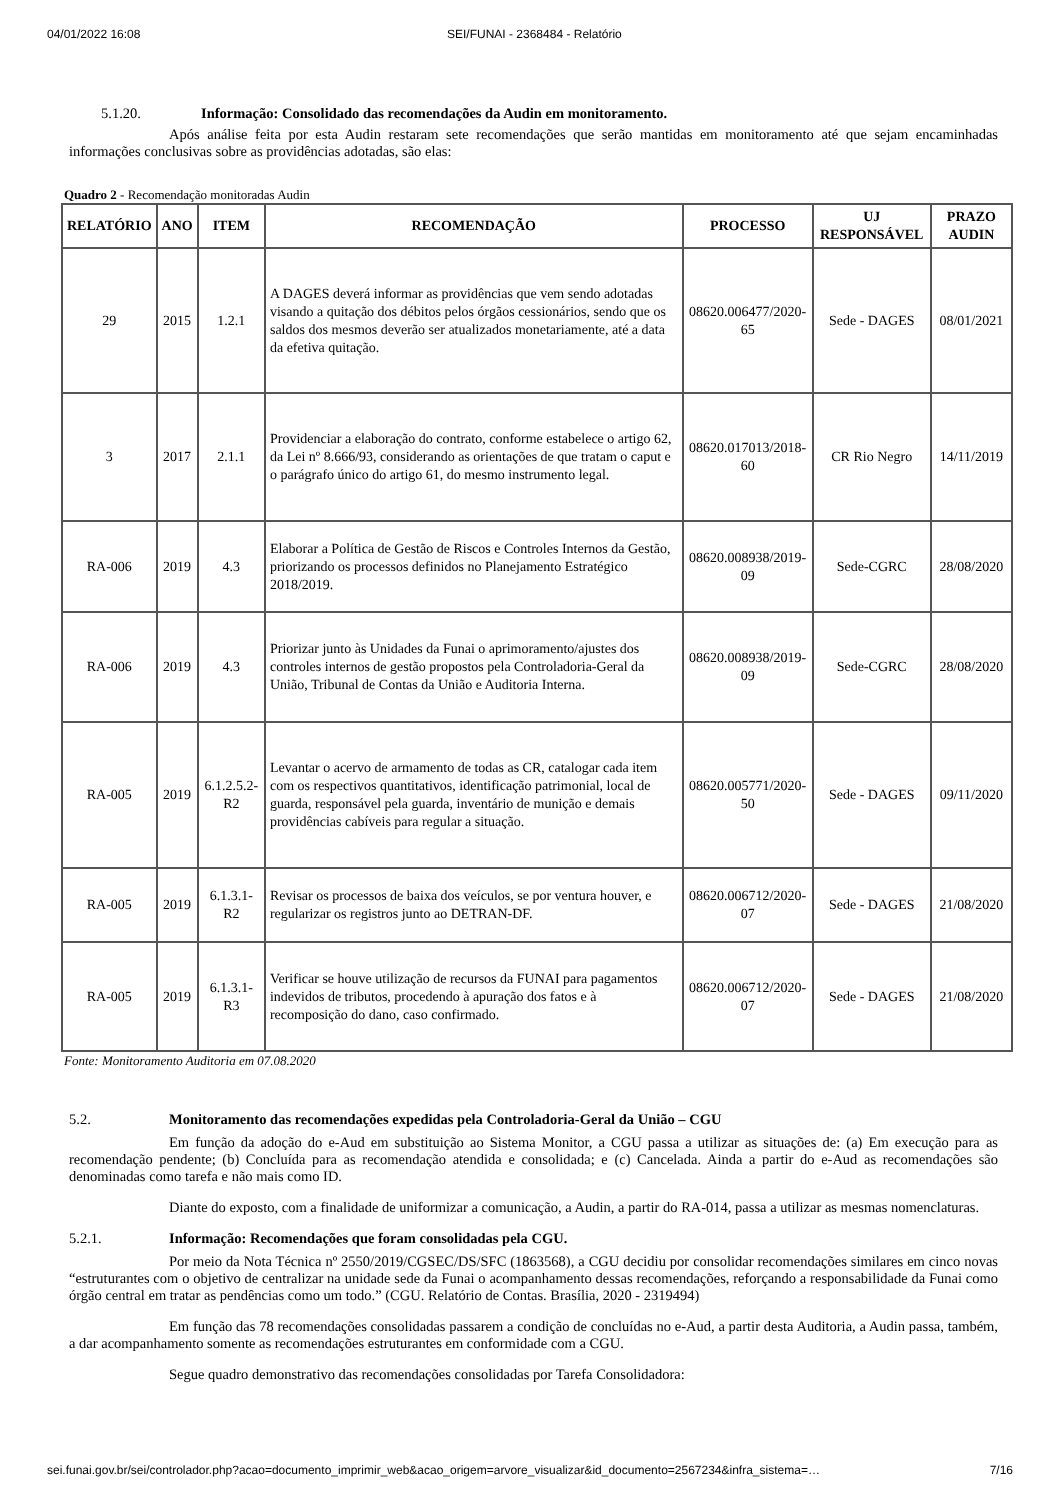04/01/2022 16:08 SEI/FUNAI - 2368484 - Relatório
5.1.20. Informação: Consolidado das recomendações da Audin em monitoramento.
Após análise feita por esta Audin restaram sete recomendações que serão mantidas em monitoramento até que sejam encaminhadas informações conclusivas sobre as providências adotadas, são elas:
Quadro 2 - Recomendação monitoradas Audin
| RELATÓRIO | ANO | ITEM | RECOMENDAÇÃO | PROCESSO | UJ RESPONSÁVEL | PRAZO AUDIN |
| --- | --- | --- | --- | --- | --- | --- |
| 29 | 2015 | 1.2.1 | A DAGES deverá informar as providências que vem sendo adotadas visando a quitação dos débitos pelos órgãos cessionários, sendo que os saldos dos mesmos deverão ser atualizados monetariamente, até a data da efetiva quitação. | 08620.006477/2020-65 | Sede - DAGES | 08/01/2021 |
| 3 | 2017 | 2.1.1 | Providenciar a elaboração do contrato, conforme estabelece o artigo 62, da Lei nº 8.666/93, considerando as orientações de que tratam o caput e o parágrafo único do artigo 61, do mesmo instrumento legal. | 08620.017013/2018-60 | CR Rio Negro | 14/11/2019 |
| RA-006 | 2019 | 4.3 | Elaborar a Política de Gestão de Riscos e Controles Internos da Gestão, priorizando os processos definidos no Planejamento Estratégico 2018/2019. | 08620.008938/2019-09 | Sede-CGRC | 28/08/2020 |
| RA-006 | 2019 | 4.3 | Priorizar junto às Unidades da Funai o aprimoramento/ajustes dos controles internos de gestão propostos pela Controladoria-Geral da União, Tribunal de Contas da União e Auditoria Interna. | 08620.008938/2019-09 | Sede-CGRC | 28/08/2020 |
| RA-005 | 2019 | 6.1.2.5.2-R2 | Levantar o acervo de armamento de todas as CR, catalogar cada item com os respectivos quantitativos, identificação patrimonial, local de guarda, responsável pela guarda, inventário de munição e demais providências cabíveis para regular a situação. | 08620.005771/2020-50 | Sede - DAGES | 09/11/2020 |
| RA-005 | 2019 | 6.1.3.1-R2 | Revisar os processos de baixa dos veículos, se por ventura houver, e regularizar os registros junto ao DETRAN-DF. | 08620.006712/2020-07 | Sede - DAGES | 21/08/2020 |
| RA-005 | 2019 | 6.1.3.1-R3 | Verificar se houve utilização de recursos da FUNAI para pagamentos indevidos de tributos, procedendo à apuração dos fatos e à recomposição do dano, caso confirmado. | 08620.006712/2020-07 | Sede - DAGES | 21/08/2020 |
Fonte: Monitoramento Auditoria em 07.08.2020
5.2. Monitoramento das recomendações expedidas pela Controladoria-Geral da União – CGU
Em função da adoção do e-Aud em substituição ao Sistema Monitor, a CGU passa a utilizar as situações de: (a) Em execução para as recomendação pendente; (b) Concluída para as recomendação atendida e consolidada; e (c) Cancelada. Ainda a partir do e-Aud as recomendações são denominadas como tarefa e não mais como ID.
Diante do exposto, com a finalidade de uniformizar a comunicação, a Audin, a partir do RA-014, passa a utilizar as mesmas nomenclaturas.
5.2.1. Informação: Recomendações que foram consolidadas pela CGU.
Por meio da Nota Técnica nº 2550/2019/CGSEC/DS/SFC (1863568), a CGU decidiu por consolidar recomendações similares em cinco novas “estruturantes com o objetivo de centralizar na unidade sede da Funai o acompanhamento dessas recomendações, reforçando a responsabilidade da Funai como órgão central em tratar as pendências como um todo.” (CGU. Relatório de Contas. Brasília, 2020 - 2319494)
Em função das 78 recomendações consolidadas passarem a condição de concluídas no e-Aud, a partir desta Auditoria, a Audin passa, também, a dar acompanhamento somente as recomendações estruturantes em conformidade com a CGU.
Segue quadro demonstrativo das recomendações consolidadas por Tarefa Consolidadora:
sei.funai.gov.br/sei/controlador.php?acao=documento_imprimir_web&acao_origem=arvore_visualizar&id_documento=2567234&infra_sistema=… 7/16